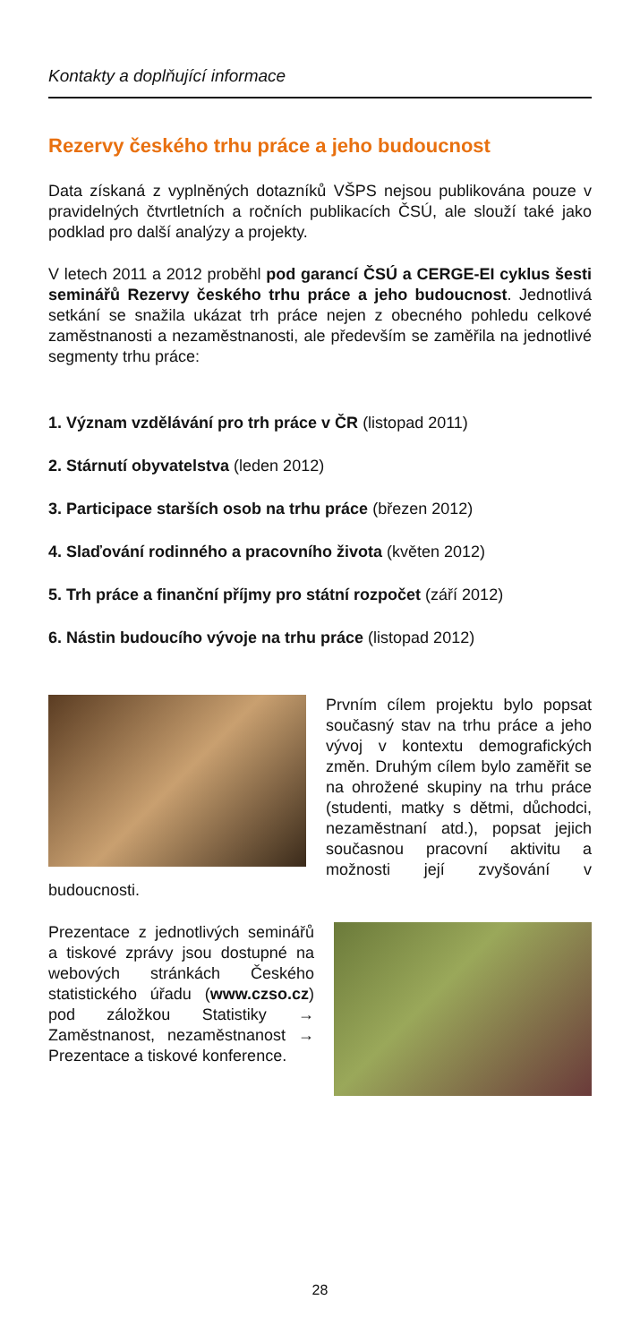Kontakty a doplňující informace
Rezervy českého trhu práce a jeho budoucnost
Data získaná z vyplněných dotazníků VŠPS nejsou publikována pouze v pravidelných čtvrtletních a ročních publikacích ČSÚ, ale slouží také jako podklad pro další analýzy a projekty.
V letech 2011 a 2012 proběhl pod garancí ČSÚ a CERGE-EI cyklus šesti seminářů Rezervy českého trhu práce a jeho budoucnost. Jednotlivá setkání se snažila ukázat trh práce nejen z obecného pohledu celkové zaměstnanosti a nezaměstnanosti, ale především se zaměřila na jednotlivé segmenty trhu práce:
1. Význam vzdělávání pro trh práce v ČR (listopad 2011)
2. Stárnutí obyvatelstva (leden 2012)
3. Participace starších osob na trhu práce (březen 2012)
4. Slaďování rodinného a pracovního života (květen 2012)
5. Trh práce a finanční příjmy pro státní rozpočet (září 2012)
6. Nástin budoucího vývoje na trhu práce (listopad 2012)
Prvním cílem projektu bylo popsat současný stav na trhu práce a jeho vývoj v kontextu demografických změn. Druhým cílem bylo zaměřit se na ohrožené skupiny na trhu práce (studenti, matky s dětmi, důchodci, nezaměstnaní atd.), popsat jejich současnou pracovní aktivitu a možnosti její zvyšování v budoucnosti.
Prezentace z jednotlivých seminářů a tiskové zprávy jsou dostupné na webových stránkách Českého statistického úřadu (www.czso.cz) pod záložkou Statistiky → Zaměstnanost, nezaměstnanost → Prezentace a tiskové konference.
28